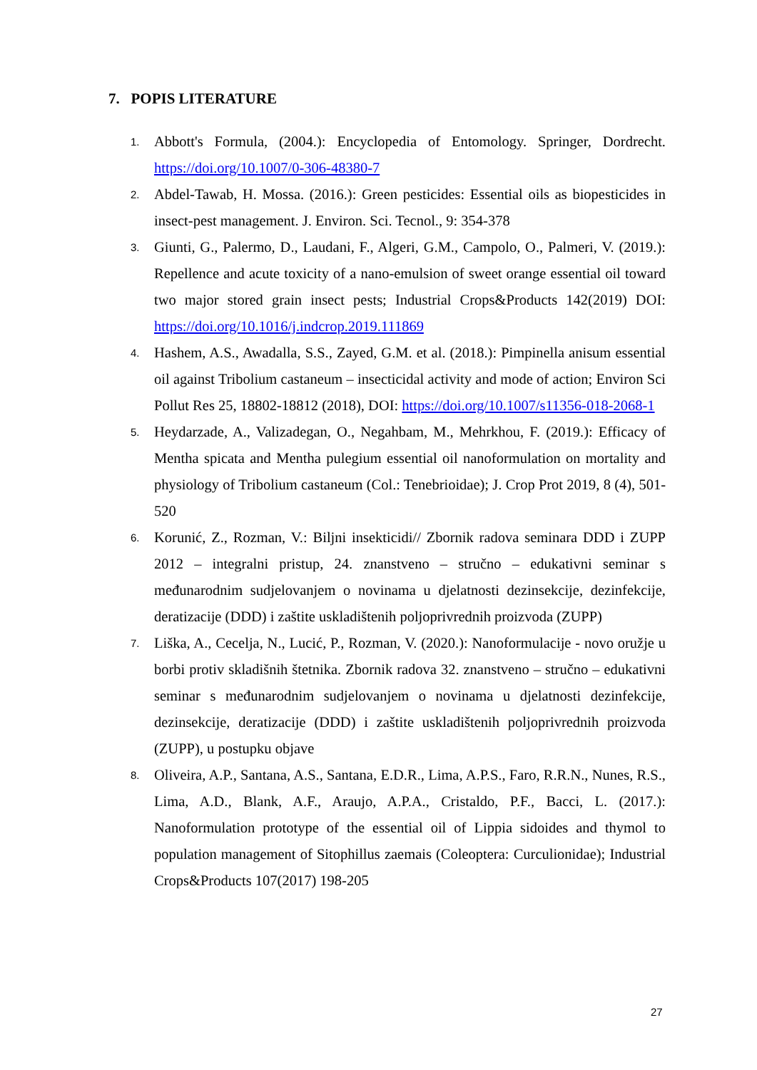7. POPIS LITERATURE
1. Abbott's Formula, (2004.): Encyclopedia of Entomology. Springer, Dordrecht. https://doi.org/10.1007/0-306-48380-7
2. Abdel-Tawab, H. Mossa. (2016.): Green pesticides: Essential oils as biopesticides in insect-pest management. J. Environ. Sci. Tecnol., 9: 354-378
3. Giunti, G., Palermo, D., Laudani, F., Algeri, G.M., Campolo, O., Palmeri, V. (2019.): Repellence and acute toxicity of a nano-emulsion of sweet orange essential oil toward two major stored grain insect pests; Industrial Crops&Products 142(2019) DOI: https://doi.org/10.1016/j.indcrop.2019.111869
4. Hashem, A.S., Awadalla, S.S., Zayed, G.M. et al. (2018.): Pimpinella anisum essential oil against Tribolium castaneum – insecticidal activity and mode of action; Environ Sci Pollut Res 25, 18802-18812 (2018), DOI: https://doi.org/10.1007/s11356-018-2068-1
5. Heydarzade, A., Valizadegan, O., Negahbam, M., Mehrkhou, F. (2019.): Efficacy of Mentha spicata and Mentha pulegium essential oil nanoformulation on mortality and physiology of Tribolium castaneum (Col.: Tenebrioidae); J. Crop Prot 2019, 8 (4), 501-520
6. Korunić, Z., Rozman, V.: Biljni insekticidi// Zbornik radova seminara DDD i ZUPP 2012 – integralni pristup, 24. znanstveno – stručno – edukativni seminar s međunarodnim sudjelovanjem o novinama u djelatnosti dezinsekcije, dezinfekcije, deratizacije (DDD) i zaštite uskladištenih poljoprivrednih proizvoda (ZUPP)
7. Liška, A., Cecelja, N., Lucić, P., Rozman, V. (2020.): Nanoformulacije - novo oružje u borbi protiv skladišnih štetnika. Zbornik radova 32. znanstveno – stručno – edukativni seminar s međunarodnim sudjelovanjem o novinama u djelatnosti dezinfekcije, dezinsekcije, deratizacije (DDD) i zaštite uskladištenih poljoprivrednih proizvoda (ZUPP), u postupku objave
8. Oliveira, A.P., Santana, A.S., Santana, E.D.R., Lima, A.P.S., Faro, R.R.N., Nunes, R.S., Lima, A.D., Blank, A.F., Araujo, A.P.A., Cristaldo, P.F., Bacci, L. (2017.): Nanoformulation prototype of the essential oil of Lippia sidoides and thymol to population management of Sitophillus zaemais (Coleoptera: Curculionidae); Industrial Crops&Products 107(2017) 198-205
27